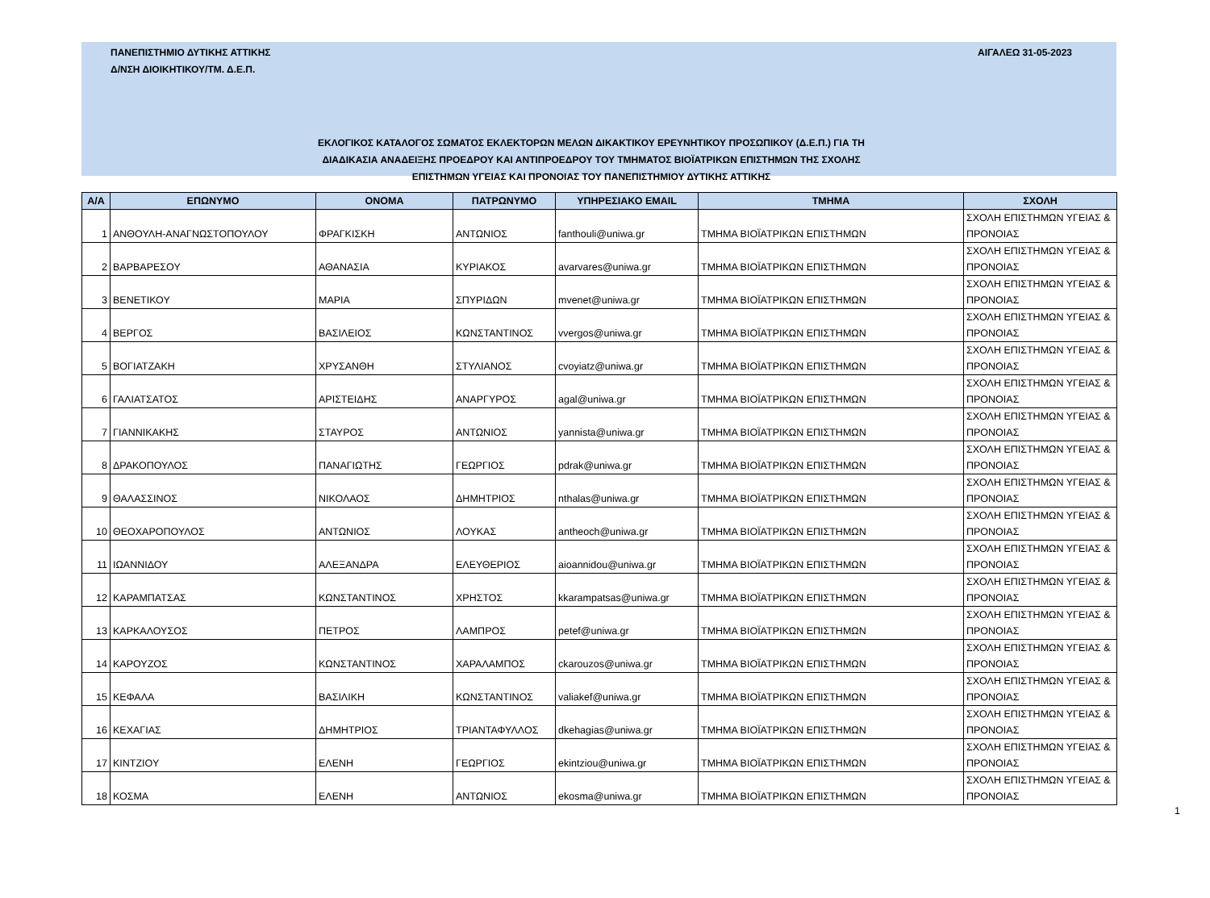ΠΑΝΕΠΙΣΤΗΜΙΟ ΔΥΤΙΚΗΣ ΑΤΤΙΚΗΣ
Δ/ΝΣΗ ΔΙΟΙΚΗΤΙΚΟΥ/ΤΜ. Δ.Ε.Π.
ΑΙΓΑΛΕΩ 31-05-2023
ΕΚΛΟΓΙΚΟΣ ΚΑΤΑΛΟΓΟΣ ΣΩΜΑΤΟΣ ΕΚΛΕΚΤΟΡΩΝ ΜΕΛΩΝ ΔΙΚΑΚΤΙΚΟΥ ΕΡΕΥΝΗΤΙΚΟΥ ΠΡΟΣΩΠΙΚΟΥ (Δ.Ε.Π.) ΓΙΑ ΤΗ
ΔΙΑΔΙΚΑΣΙΑ ΑΝΑΔΕΙΞΗΣ ΠΡΟΕΔΡΟΥ ΚΑΙ ΑΝΤΙΠΡΟΕΔΡΟΥ ΤΟΥ ΤΜΗΜΑΤΟΣ ΒΙΟΪΑΤΡΙΚΩΝ ΕΠΙΣΤΗΜΩΝ ΤΗΣ ΣΧΟΛΗΣ
ΕΠΙΣΤΗΜΩΝ ΥΓΕΙΑΣ ΚΑΙ ΠΡΟΝΟΙΑΣ ΤΟΥ ΠΑΝΕΠΙΣΤΗΜΙΟΥ ΔΥΤΙΚΗΣ ΑΤΤΙΚΗΣ
| Α/Α | ΕΠΩΝΥΜΟ | ΟΝΟΜΑ | ΠΑΤΡΩΝΥΜΟ | ΥΠΗΡΕΣΙΑΚΟ EMAIL | ΤΜΗΜΑ | ΣΧΟΛΗ |
| --- | --- | --- | --- | --- | --- | --- |
| 1 | ΑΝΘΟΥΛΗ-ΑΝΑΓΝΩΣΤΟΠΟΥΛΟΥ | ΦΡΑΓΚΙΣΚΗ | ΑΝΤΩΝΙΟΣ | fanthouli@uniwa.gr | ΤΜΗΜΑ ΒΙΟΪΑΤΡΙΚΩΝ ΕΠΙΣΤΗΜΩΝ | ΣΧΟΛΗ ΕΠΙΣΤΗΜΩΝ ΥΓΕΙΑΣ & ΠΡΟΝΟΙΑΣ |
| 2 | ΒΑΡΒΑΡΕΣΟΥ | ΑΘΑΝΑΣΙΑ | ΚΥΡΙΑΚΟΣ | avarvares@uniwa.gr | ΤΜΗΜΑ ΒΙΟΪΑΤΡΙΚΩΝ ΕΠΙΣΤΗΜΩΝ | ΣΧΟΛΗ ΕΠΙΣΤΗΜΩΝ ΥΓΕΙΑΣ & ΠΡΟΝΟΙΑΣ |
| 3 | ΒΕΝΕΤΙΚΟΥ | ΜΑΡΙΑ | ΣΠΥΡΙΔΩΝ | mvenet@uniwa.gr | ΤΜΗΜΑ ΒΙΟΪΑΤΡΙΚΩΝ ΕΠΙΣΤΗΜΩΝ | ΣΧΟΛΗ ΕΠΙΣΤΗΜΩΝ ΥΓΕΙΑΣ & ΠΡΟΝΟΙΑΣ |
| 4 | ΒΕΡΓΟΣ | ΒΑΣΙΛΕΙΟΣ | ΚΩΝΣΤΑΝΤΙΝΟΣ | vvergos@uniwa.gr | ΤΜΗΜΑ ΒΙΟΪΑΤΡΙΚΩΝ ΕΠΙΣΤΗΜΩΝ | ΣΧΟΛΗ ΕΠΙΣΤΗΜΩΝ ΥΓΕΙΑΣ & ΠΡΟΝΟΙΑΣ |
| 5 | ΒΟΓΙΑΤΖΑΚΗ | ΧΡΥΣΑΝΘΗ | ΣΤΥΛΙΑΝΟΣ | cvoyiatz@uniwa.gr | ΤΜΗΜΑ ΒΙΟΪΑΤΡΙΚΩΝ ΕΠΙΣΤΗΜΩΝ | ΣΧΟΛΗ ΕΠΙΣΤΗΜΩΝ ΥΓΕΙΑΣ & ΠΡΟΝΟΙΑΣ |
| 6 | ΓΑΛΙΑΤΣΑΤΟΣ | ΑΡΙΣΤΕΙΔΗΣ | ΑΝΑΡΓΥΡΟΣ | agal@uniwa.gr | ΤΜΗΜΑ ΒΙΟΪΑΤΡΙΚΩΝ ΕΠΙΣΤΗΜΩΝ | ΣΧΟΛΗ ΕΠΙΣΤΗΜΩΝ ΥΓΕΙΑΣ & ΠΡΟΝΟΙΑΣ |
| 7 | ΓΙΑΝΝΙΚΑΚΗΣ | ΣΤΑΥΡΟΣ | ΑΝΤΩΝΙΟΣ | yannista@uniwa.gr | ΤΜΗΜΑ ΒΙΟΪΑΤΡΙΚΩΝ ΕΠΙΣΤΗΜΩΝ | ΣΧΟΛΗ ΕΠΙΣΤΗΜΩΝ ΥΓΕΙΑΣ & ΠΡΟΝΟΙΑΣ |
| 8 | ΔΡΑΚΟΠΟΥΛΟΣ | ΠΑΝΑΓΙΩΤΗΣ | ΓΕΩΡΓΙΟΣ | pdrak@uniwa.gr | ΤΜΗΜΑ ΒΙΟΪΑΤΡΙΚΩΝ ΕΠΙΣΤΗΜΩΝ | ΣΧΟΛΗ ΕΠΙΣΤΗΜΩΝ ΥΓΕΙΑΣ & ΠΡΟΝΟΙΑΣ |
| 9 | ΘΑΛΑΣΣΙΝΟΣ | ΝΙΚΟΛΑΟΣ | ΔΗΜΗΤΡΙΟΣ | nthalas@uniwa.gr | ΤΜΗΜΑ ΒΙΟΪΑΤΡΙΚΩΝ ΕΠΙΣΤΗΜΩΝ | ΣΧΟΛΗ ΕΠΙΣΤΗΜΩΝ ΥΓΕΙΑΣ & ΠΡΟΝΟΙΑΣ |
| 10 | ΘΕΟΧΑΡΟΠΟΥΛΟΣ | ΑΝΤΩΝΙΟΣ | ΛΟΥΚΑΣ | antheoch@uniwa.gr | ΤΜΗΜΑ ΒΙΟΪΑΤΡΙΚΩΝ ΕΠΙΣΤΗΜΩΝ | ΣΧΟΛΗ ΕΠΙΣΤΗΜΩΝ ΥΓΕΙΑΣ & ΠΡΟΝΟΙΑΣ |
| 11 | ΙΩΑΝΝΙΔΟΥ | ΑΛΕΞΑΝΔΡΑ | ΕΛΕΥΘΕΡΙΟΣ | aioannidou@uniwa.gr | ΤΜΗΜΑ ΒΙΟΪΑΤΡΙΚΩΝ ΕΠΙΣΤΗΜΩΝ | ΣΧΟΛΗ ΕΠΙΣΤΗΜΩΝ ΥΓΕΙΑΣ & ΠΡΟΝΟΙΑΣ |
| 12 | ΚΑΡΑΜΠΑΤΣΑΣ | ΚΩΝΣΤΑΝΤΙΝΟΣ | ΧΡΗΣΤΟΣ | kkarampatsas@uniwa.gr | ΤΜΗΜΑ ΒΙΟΪΑΤΡΙΚΩΝ ΕΠΙΣΤΗΜΩΝ | ΣΧΟΛΗ ΕΠΙΣΤΗΜΩΝ ΥΓΕΙΑΣ & ΠΡΟΝΟΙΑΣ |
| 13 | ΚΑΡΚΑΛΟΥΣΟΣ | ΠΕΤΡΟΣ | ΛΑΜΠΡΟΣ | petef@uniwa.gr | ΤΜΗΜΑ ΒΙΟΪΑΤΡΙΚΩΝ ΕΠΙΣΤΗΜΩΝ | ΣΧΟΛΗ ΕΠΙΣΤΗΜΩΝ ΥΓΕΙΑΣ & ΠΡΟΝΟΙΑΣ |
| 14 | ΚΑΡΟΥΖΟΣ | ΚΩΝΣΤΑΝΤΙΝΟΣ | ΧΑΡΑΛΑΜΠΟΣ | ckarouzos@uniwa.gr | ΤΜΗΜΑ ΒΙΟΪΑΤΡΙΚΩΝ ΕΠΙΣΤΗΜΩΝ | ΣΧΟΛΗ ΕΠΙΣΤΗΜΩΝ ΥΓΕΙΑΣ & ΠΡΟΝΟΙΑΣ |
| 15 | ΚΕΦΑΛΑ | ΒΑΣΙΛΙΚΗ | ΚΩΝΣΤΑΝΤΙΝΟΣ | valiakef@uniwa.gr | ΤΜΗΜΑ ΒΙΟΪΑΤΡΙΚΩΝ ΕΠΙΣΤΗΜΩΝ | ΣΧΟΛΗ ΕΠΙΣΤΗΜΩΝ ΥΓΕΙΑΣ & ΠΡΟΝΟΙΑΣ |
| 16 | ΚΕΧΑΓΙΑΣ | ΔΗΜΗΤΡΙΟΣ | ΤΡΙΑΝΤΑΦΥΛΛΟΣ | dkehagias@uniwa.gr | ΤΜΗΜΑ ΒΙΟΪΑΤΡΙΚΩΝ ΕΠΙΣΤΗΜΩΝ | ΣΧΟΛΗ ΕΠΙΣΤΗΜΩΝ ΥΓΕΙΑΣ & ΠΡΟΝΟΙΑΣ |
| 17 | ΚΙΝΤΖΙΟΥ | ΕΛΕΝΗ | ΓΕΩΡΓΙΟΣ | ekintziou@uniwa.gr | ΤΜΗΜΑ ΒΙΟΪΑΤΡΙΚΩΝ ΕΠΙΣΤΗΜΩΝ | ΣΧΟΛΗ ΕΠΙΣΤΗΜΩΝ ΥΓΕΙΑΣ & ΠΡΟΝΟΙΑΣ |
| 18 | ΚΟΣΜΑ | ΕΛΕΝΗ | ΑΝΤΩΝΙΟΣ | ekosma@uniwa.gr | ΤΜΗΜΑ ΒΙΟΪΑΤΡΙΚΩΝ ΕΠΙΣΤΗΜΩΝ | ΣΧΟΛΗ ΕΠΙΣΤΗΜΩΝ ΥΓΕΙΑΣ & ΠΡΟΝΟΙΑΣ |
1